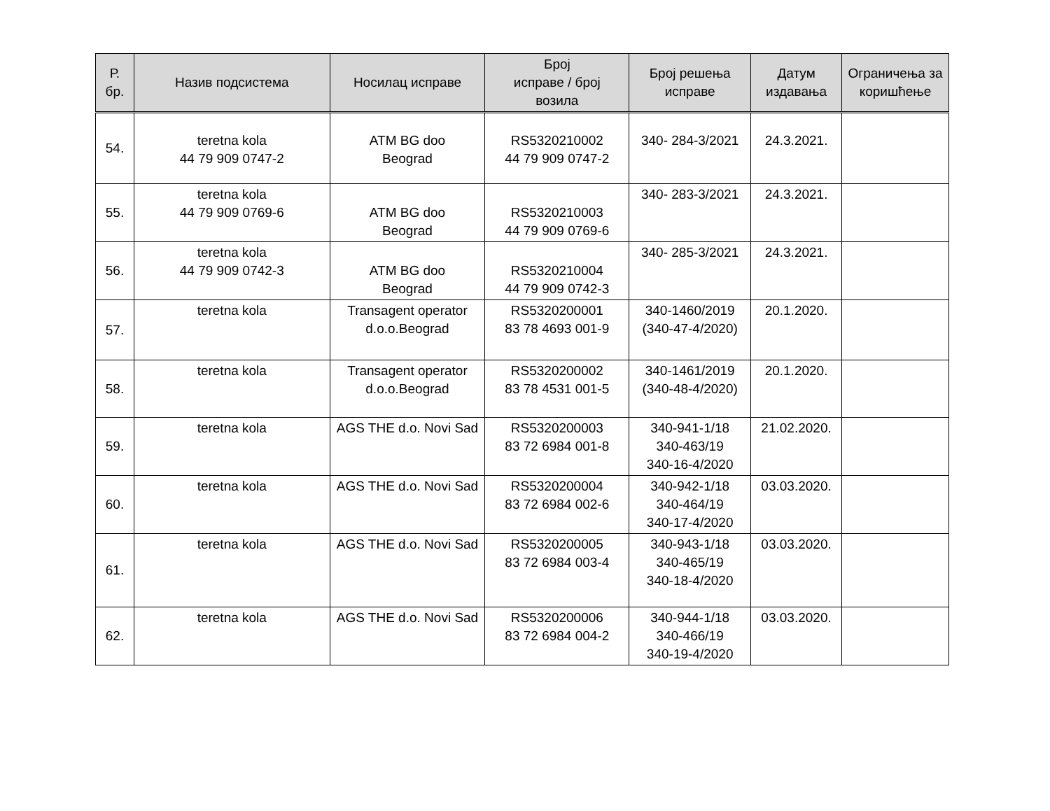| Р. бр. | Назив подсистема | Носилац исправе | Број исправе / број возила | Број решења исправе | Датум издавања | Ограничења за коришћење |
| --- | --- | --- | --- | --- | --- | --- |
| 54. | teretna kola 44 79 909 0747-2 | ATM BG doo Beograd | RS5320210002 44 79 909 0747-2 | 340- 284-3/2021 | 24.3.2021. | |
| 55. | teretna kola 44 79 909 0769-6 | ATM BG doo Beograd | RS5320210003 44 79 909 0769-6 | 340- 283-3/2021 | 24.3.2021. | |
| 56. | teretna kola 44 79 909 0742-3 | ATM BG doo Beograd | RS5320210004 44 79 909 0742-3 | 340- 285-3/2021 | 24.3.2021. | |
| 57. | teretna kola | Transagent operator d.o.o.Beograd | RS5320200001 83 78 4693 001-9 | 340-1460/2019 (340-47-4/2020) | 20.1.2020. | |
| 58. | teretna kola | Transagent operator d.o.o.Beograd | RS5320200002 83 78 4531 001-5 | 340-1461/2019 (340-48-4/2020) | 20.1.2020. | |
| 59. | teretna kola | AGS THE d.o. Novi Sad | RS5320200003 83 72 6984 001-8 | 340-941-1/18 340-463/19 340-16-4/2020 | 21.02.2020. | |
| 60. | teretna kola | AGS THE d.o. Novi Sad | RS5320200004 83 72 6984 002-6 | 340-942-1/18 340-464/19 340-17-4/2020 | 03.03.2020. | |
| 61. | teretna kola | AGS THE d.o. Novi Sad | RS5320200005 83 72 6984 003-4 | 340-943-1/18 340-465/19 340-18-4/2020 | 03.03.2020. | |
| 62. | teretna kola | AGS THE d.o. Novi Sad | RS5320200006 83 72 6984 004-2 | 340-944-1/18 340-466/19 340-19-4/2020 | 03.03.2020. | |